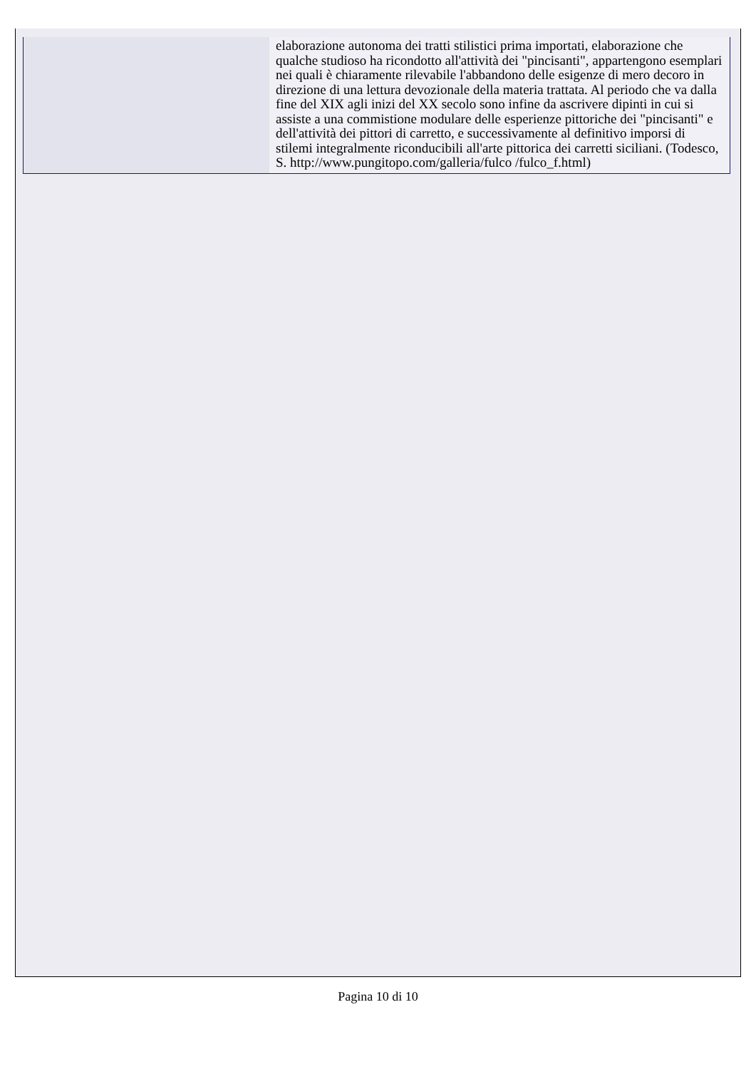| | elaborazione autonoma dei tratti stilistici prima importati, elaborazione che qualche studioso ha ricondotto all'attività dei "pincisanti", appartengono esemplari nei quali è chiaramente rilevabile l'abbandono delle esigenze di mero decoro in direzione di una lettura devozionale della materia trattata. Al periodo che va dalla fine del XIX agli inizi del XX secolo sono infine da ascrivere dipinti in cui si assiste a una commistione modulare delle esperienze pittoriche dei "pincisanti" e dell'attività dei pittori di carretto, e successivamente al definitivo imporsi di stilemi integralmente riconducibili all'arte pittorica dei carretti siciliani. (Todesco, S. http://www.pungitopo.com/galleria/fulco /fulco_f.html) |
Pagina 10 di 10